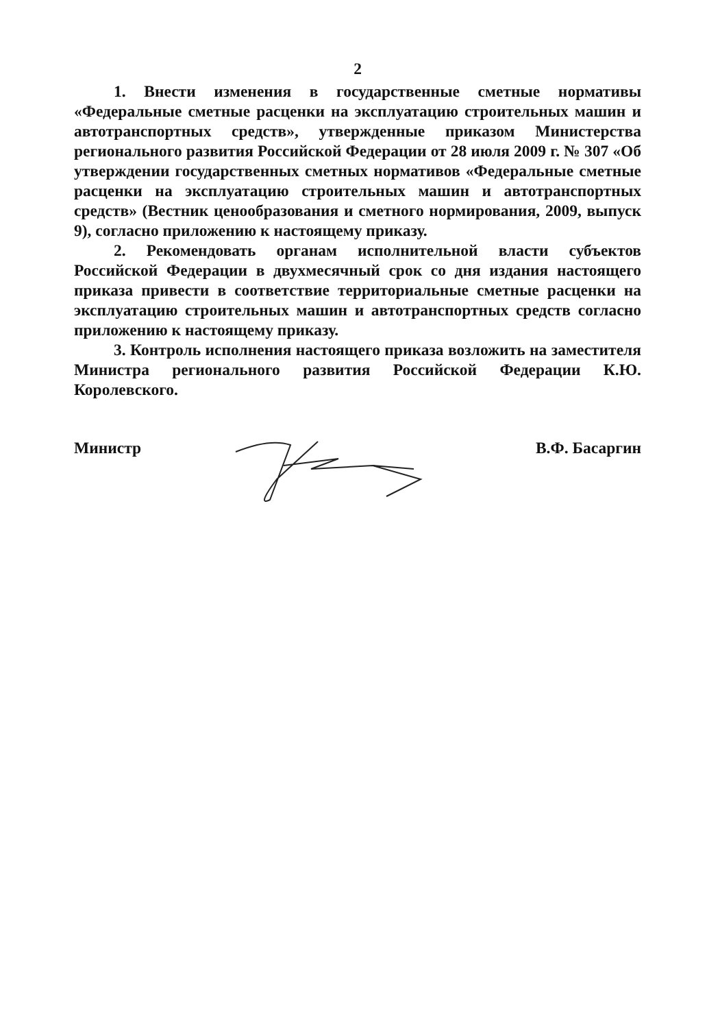2
1. Внести изменения в государственные сметные нормативы «Федеральные сметные расценки на эксплуатацию строительных машин и автотранспортных средств», утвержденные приказом Министерства регионального развития Российской Федерации от 28 июля 2009 г. № 307 «Об утверждении государственных сметных нормативов «Федеральные сметные расценки на эксплуатацию строительных машин и автотранспортных средств» (Вестник ценообразования и сметного нормирования, 2009, выпуск 9), согласно приложению к настоящему приказу.
2. Рекомендовать органам исполнительной власти субъектов Российской Федерации в двухмесячный срок со дня издания настоящего приказа привести в соответствие территориальные сметные расценки на эксплуатацию строительных машин и автотранспортных средств согласно приложению к настоящему приказу.
3. Контроль исполнения настоящего приказа возложить на заместителя Министра регионального развития Российской Федерации К.Ю. Королевского.
Министр В.Ф. Басаргин